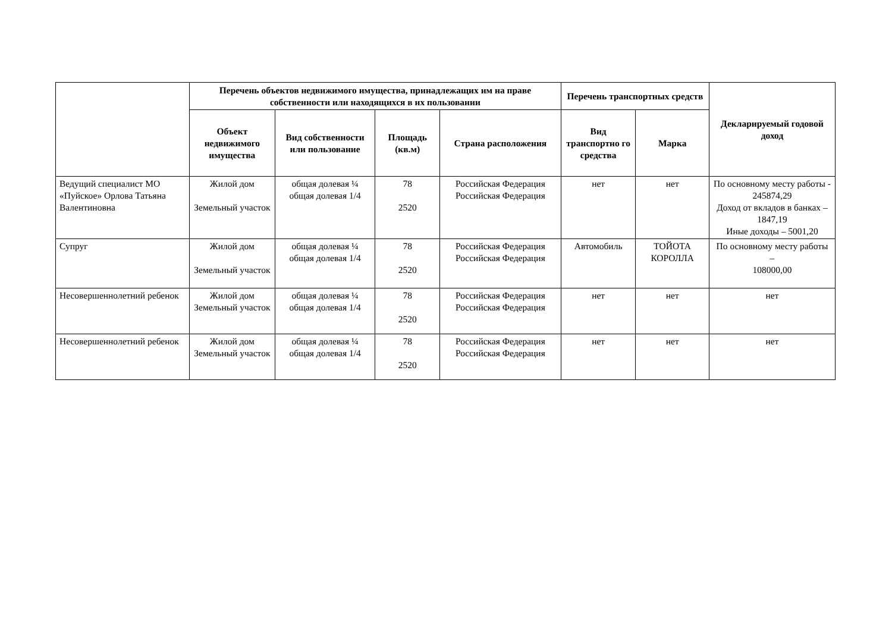| | Перечень объектов недвижимого имущества, принадлежащих им на праве собственности или находящихся в их пользовании | | | | Перечень транспортных средств | | Декларируемый годовой доход |
| --- | --- | --- | --- | --- | --- | --- | --- |
| | Объект недвижимого имущества | Вид собственности или пользование | Площадь (кв.м) | Страна расположения | Вид транспортно го средства | Марка | |
| Ведущий специалист МО «Пуйское» Орлова Татьяна Валентиновна | Жилой дом Земельный участок | общая долевая ¼ общая долевая 1/4 | 78 2520 | Российская Федерация Российская Федерация | нет | нет | По основному месту работы - 245874,29 Доход от вкладов в банках – 1847,19 Иные доходы – 5001,20 |
| Супруг | Жилой дом Земельный участок | общая долевая ¼ общая долевая 1/4 | 78 2520 | Российская Федерация Российская Федерация | Автомобиль | ТОЙОТА КОРОЛЛА | По основному месту работы – 108000,00 |
| Несовершеннолетний ребенок | Жилой дом Земельный участок | общая долевая ¼ общая долевая 1/4 | 78 2520 | Российская Федерация Российская Федерация | нет | нет | нет |
| Несовершеннолетний ребенок | Жилой дом Земельный участок | общая долевая ¼ общая долевая 1/4 | 78 2520 | Российская Федерация Российская Федерация | нет | нет | нет |